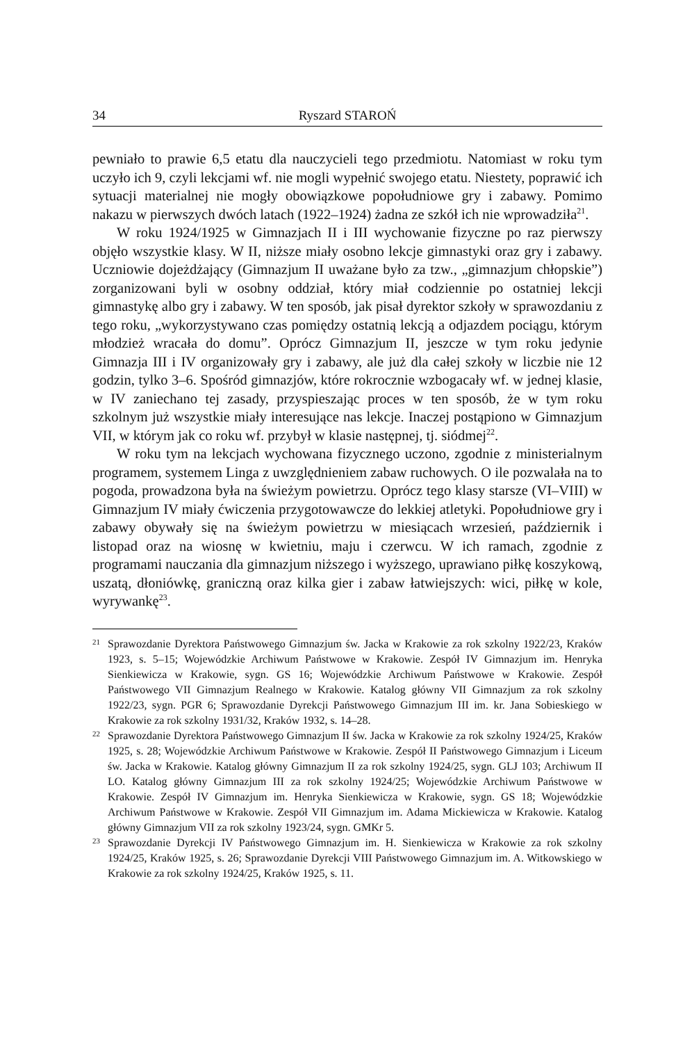34 Ryszard STAROŃ
pewniało to prawie 6,5 etatu dla nauczycieli tego przedmiotu. Natomiast w roku tym uczyło ich 9, czyli lekcjami wf. nie mogli wypełnić swojego etatu. Niestety, poprawić ich sytuacji materialnej nie mogły obowiązkowe popołudniowe gry i zabawy. Pomimo nakazu w pierwszych dwóch latach (1922–1924) żadna ze szkół ich nie wprowadziła<sup>21</sup>.
W roku 1924/1925 w Gimnazjach II i III wychowanie fizyczne po raz pierwszy objęło wszystkie klasy. W II, niższe miały osobno lekcje gimnastyki oraz gry i zabawy. Uczniowie dojeżdżający (Gimnazjum II uważane było za tzw., „gimnazjum chłopskie”) zorganizowani byli w osobny oddział, który miał codziennie po ostatniej lekcji gimnastykę albo gry i zabawy. W ten sposób, jak pisał dyrektor szkoły w sprawozdaniu z tego roku, „wykorzystywano czas pomiędzy ostatnią lekcją a odjazdem pociągu, którym młodzież wracała do domu”. Oprócz Gimnazjum II, jeszcze w tym roku jedynie Gimnazja III i IV organizowały gry i zabawy, ale już dla całej szkoły w liczbie nie 12 godzin, tylko 3–6. Spośród gimnazjów, które rokrocznie wzbogacały wf. w jednej klasie, w IV zaniechano tej zasady, przyspieszając proces w ten sposób, że w tym roku szkolnym już wszystkie miały interesujące nas lekcje. Inaczej postąpiono w Gimnazjum VII, w którym jak co roku wf. przybył w klasie następnej, tj. siódmej<sup>22</sup>.
W roku tym na lekcjach wychowana fizycznego uczono, zgodnie z ministerialnym programem, systemem Linga z uwzględnieniem zabaw ruchowych. O ile pozwalała na to pogoda, prowadzona była na świeżym powietrzu. Oprócz tego klasy starsze (VI–VIII) w Gimnazjum IV miały ćwiczenia przygotowawcze do lekkiej atletyki. Popołudniowe gry i zabawy obywały się na świeżym powietrzu w miesiącach wrzesień, październik i listopad oraz na wiosnę w kwietniu, maju i czerwcu. W ich ramach, zgodnie z programami nauczania dla gimnazjum niższego i wyższego, uprawiano piłkę koszykową, uszatą, dłoniówkę, graniczną oraz kilka gier i zabaw łatwiejszych: wici, piłkę w kole, wyrywankę<sup>23</sup>.
21 Sprawozdanie Dyrektora Państwowego Gimnazjum św. Jacka w Krakowie za rok szkolny 1922/23, Kraków 1923, s. 5–15; Wojewódzkie Archiwum Państwowe w Krakowie. Zespół IV Gimnazjum im. Henryka Sienkiewicza w Krakowie, sygn. GS 16; Wojewódzkie Archiwum Państwowe w Krakowie. Zespół Państwowego VII Gimnazjum Realnego w Krakowie. Katalog główny VII Gimnazjum za rok szkolny 1922/23, sygn. PGR 6; Sprawozdanie Dyrekcji Państwowego Gimnazjum III im. kr. Jana Sobieskiego w Krakowie za rok szkolny 1931/32, Kraków 1932, s. 14–28.
22 Sprawozdanie Dyrektora Państwowego Gimnazjum II św. Jacka w Krakowie za rok szkolny 1924/25, Kraków 1925, s. 28; Wojewódzkie Archiwum Państwowe w Krakowie. Zespół II Państwowego Gimnazjum i Liceum św. Jacka w Krakowie. Katalog główny Gimnazjum II za rok szkolny 1924/25, sygn. GLJ 103; Archiwum II LO. Katalog główny Gimnazjum III za rok szkolny 1924/25; Wojewódzkie Archiwum Państwowe w Krakowie. Zespół IV Gimnazjum im. Henryka Sienkiewicza w Krakowie, sygn. GS 18; Wojewódzkie Archiwum Państwowe w Krakowie. Zespół VII Gimnazjum im. Adama Mickiewicza w Krakowie. Katalog główny Gimnazjum VII za rok szkolny 1923/24, sygn. GMKr 5.
23 Sprawozdanie Dyrekcji IV Państwowego Gimnazjum im. H. Sienkiewicza w Krakowie za rok szkolny 1924/25, Kraków 1925, s. 26; Sprawozdanie Dyrekcji VIII Państwowego Gimnazjum im. A. Witkowskiego w Krakowie za rok szkolny 1924/25, Kraków 1925, s. 11.